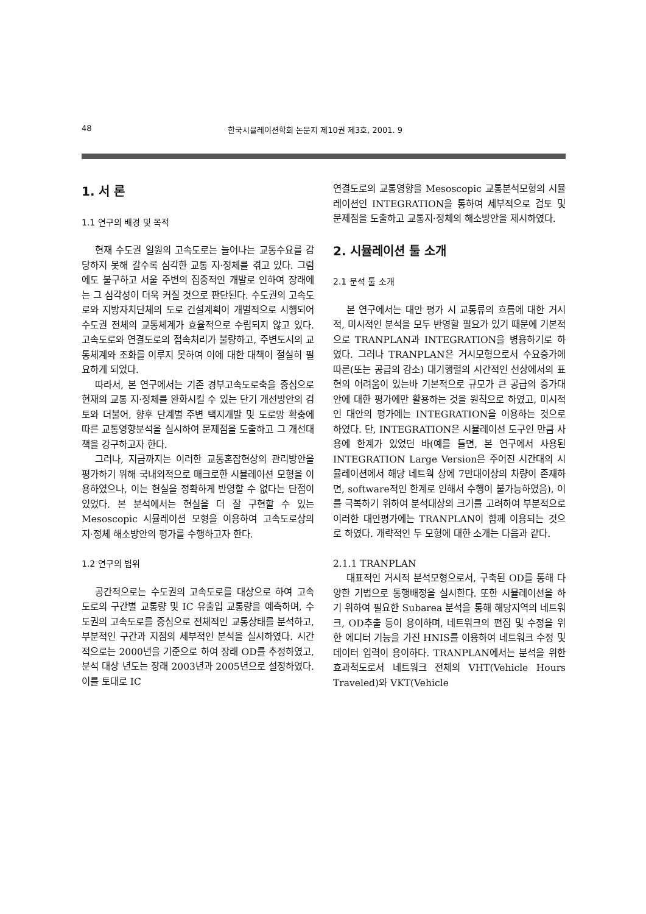48 한국시뮬레이션학회 논문지 제10권 제3호, 2001. 9
1. 서 론
1.1 연구의 배경 및 목적
현재 수도권 일원의 고속도로는 늘어나는 교통수요를 감당하지 못해 갈수록 심각한 교통 지·정체를 겪고 있다. 그럼에도 불구하고 서울 주변의 집중적인 개발로 인하여 장래에는 그 심각성이 더욱 커질 것으로 판단된다. 수도권의 고속도로와 지방자치단체의 도로 건설계획이 개별적으로 시행되어 수도권 전체의 교통체계가 효율적으로 수립되지 않고 있다. 고속도로와 연결도로의 접속처리가 불량하고, 주변도시의 교통체계와 조화를 이루지 못하여 이에 대한 대책이 절실히 필요하게 되었다.
따라서, 본 연구에서는 기존 경부고속도로축을 중심으로 현재의 교통 지·정체를 완화시킬 수 있는 단기 개선방안의 검토와 더불어, 향후 단계별 주변 택지개발 및 도로망 확충에 따른 교통영향분석을 실시하여 문제점을 도출하고 그 개선대책을 강구하고자 한다.
그러나, 지금까지는 이러한 교통혼잡현상의 관리방안을 평가하기 위해 국내외적으로 매크로한 시뮬레이션 모형을 이용하였으나, 이는 현실을 정확하게 반영할 수 없다는 단점이 있었다. 본 분석에서는 현실을 더 잘 구현할 수 있는 Mesoscopic 시뮬레이션 모형을 이용하여 고속도로상의 지·정체 해소방안의 평가를 수행하고자 한다.
1.2 연구의 범위
공간적으로는 수도권의 고속도로를 대상으로 하여 고속도로의 구간별 교통량 및 IC 유출입 교통량을 예측하며, 수도권의 고속도로를 중심으로 전체적인 교통상태를 분석하고, 부분적인 구간과 지점의 세부적인 분석을 실시하였다. 시간적으로는 2000년을 기준으로 하여 장래 OD를 추정하였고, 분석 대상 년도는 장래 2003년과 2005년으로 설정하였다. 이를 토대로 IC
연결도로의 교통영향을 Mesoscopic 교통분석모형의 시뮬레이션인 INTEGRATION을 통하여 세부적으로 검토 및 문제점을 도출하고 교통지·정체의 해소방안을 제시하였다.
2. 시뮬레이션 툴 소개
2.1 분석 툴 소개
본 연구에서는 대안 평가 시 교통류의 흐름에 대한 거시적, 미시적인 분석을 모두 반영할 필요가 있기 때문에 기본적으로 TRANPLAN과 INTEGRATION을 병용하기로 하였다. 그러나 TRANPLAN은 거시모형으로서 수요증가에 따른(또는 공급의 감소) 대기행렬의 시간적인 선상에서의 표현의 어려움이 있는바 기본적으로 규모가 큰 공급의 증가대안에 대한 평가에만 활용하는 것을 원칙으로 하였고, 미시적인 대안의 평가에는 INTEGRATION을 이용하는 것으로 하였다. 단, INTEGRATION은 시뮬레이션 도구인 만큼 사용에 한계가 있었던 바(예를 들면, 본 연구에서 사용된 INTEGRATION Large Version은 주어진 시간대의 시뮬레이션에서 해당 네트웍 상에 7만대이상의 차량이 존재하면, software적인 한계로 인해서 수행이 불가능하였음), 이를 극복하기 위하여 분석대상의 크기를 고려하여 부분적으로 이러한 대안평가에는 TRANPLAN이 함께 이용되는 것으로 하였다. 개략적인 두 모형에 대한 소개는 다음과 같다.
2.1.1 TRANPLAN
대표적인 거시적 분석모형으로서, 구축된 OD를 통해 다양한 기법으로 통행배정을 실시한다. 또한 시뮬레이션을 하기 위하여 필요한 Subarea 분석을 통해 해당지역의 네트워크, OD추출 등이 용이하며, 네트워크의 편집 및 수정을 위한 에디터 기능을 가진 HNIS를 이용하여 네트워크 수정 및 데이터 입력이 용이하다. TRANPLAN에서는 분석을 위한 효과척도로서 네트워크 전체의 VHT(Vehicle Hours Traveled)와 VKT(Vehicle